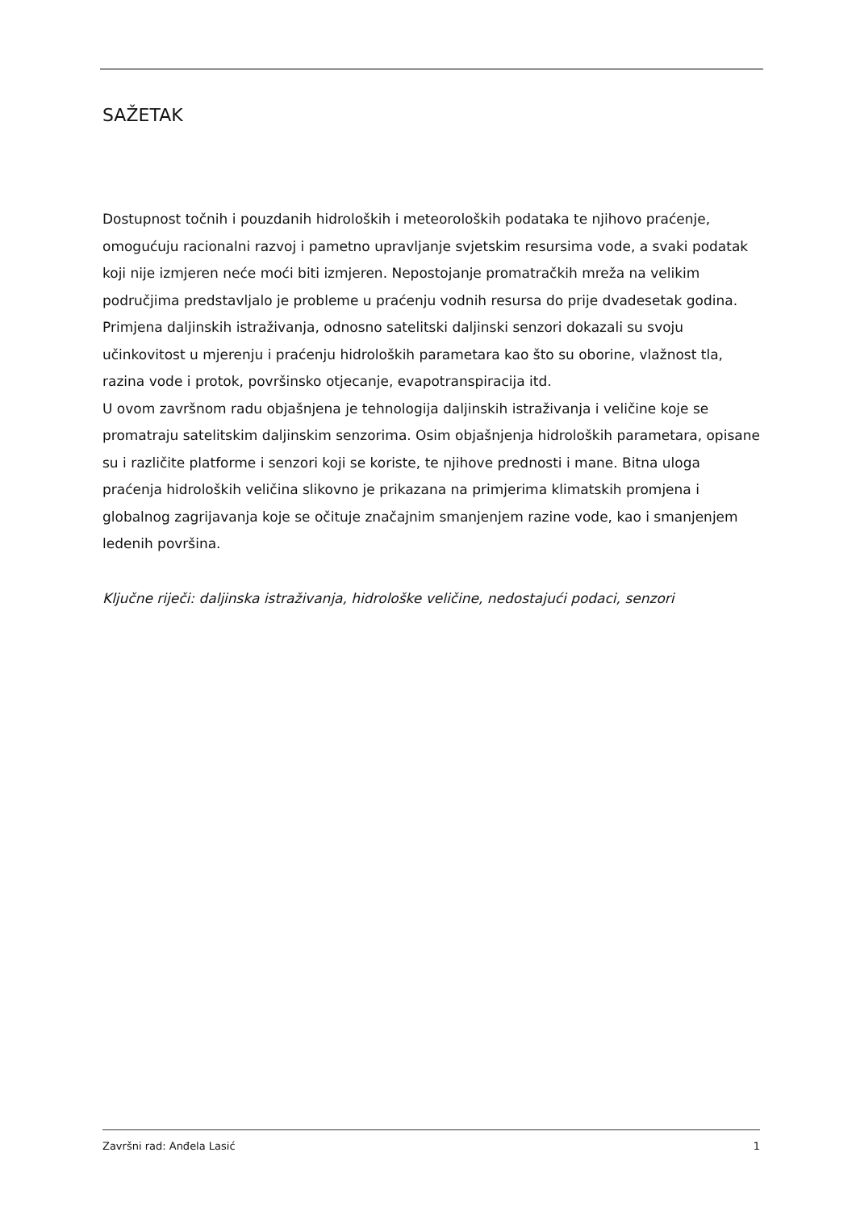SAŽETAK
Dostupnost točnih i pouzdanih hidroloških i meteoroloških podataka te njihovo praćenje, omogućuju racionalni razvoj i pametno upravljanje svjetskim resursima vode, a svaki podatak koji nije izmjeren neće moći biti izmjeren. Nepostojanje promatračkih mreža na velikim područjima predstavljalo je probleme u praćenju vodnih resursa do prije dvadesetak godina.
Primjena daljinskih istraživanja, odnosno satelitski daljinski senzori dokazali su svoju učinkovitost u mjerenju i praćenju hidroloških parametara kao što su oborine, vlažnost tla, razina vode i protok, površinsko otjecanje, evapotranspiracija itd.
U ovom završnom radu objašnjena je tehnologija daljinskih istraživanja i veličine koje se promatraju satelitskim daljinskim senzorima. Osim objašnjenja hidroloških parametara, opisane su i različite platforme i senzori koji se koriste, te njihove prednosti i mane. Bitna uloga praćenja hidroloških veličina slikovno je prikazana na primjerima klimatskih promjena i globalnog zagrijavanja koje se očituje značajnim smanjenjem razine vode, kao i smanjenjem ledenih površina.
Ključne riječi: daljinska istraživanja, hidrološke veličine, nedostajući podaci, senzori
Završni rad: Anđela Lasić 1